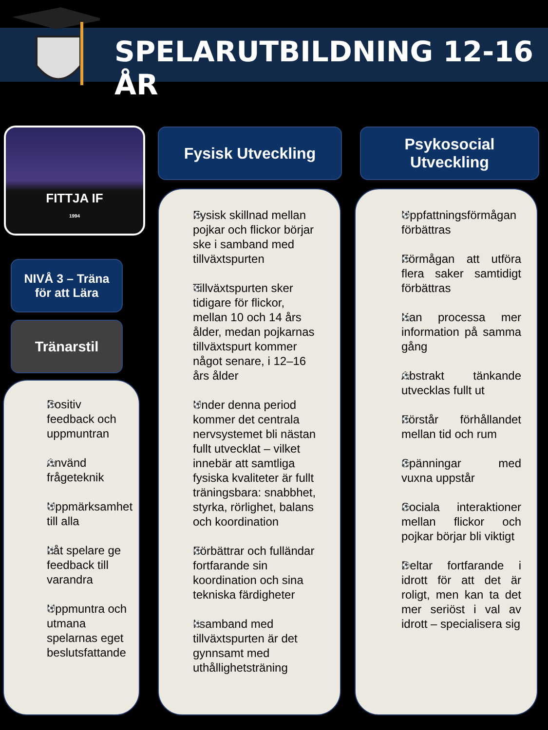SPELARUTBILDNING 12-16 ÅR
FITTJA IF
1994
NIVÅ 3 – Träna
för att Lära
Tränarstil
Fysisk Utveckling
Psykosocial
Utveckling
Positiv feedback och uppmuntran
Använd frågeteknik
Uppmärksamhet till alla
Låt spelare ge feedback till varandra
Uppmuntra och utmana spelarnas eget beslutsfattande
Fysisk skillnad mellan pojkar och flickor börjar ske i samband med tillväxtspurten
Tillväxtspurten sker tidigare för flickor, mellan 10 och 14 års ålder, medan pojkarnas tillväxtspurt kommer något senare, i 12–16 års ålder
Under denna period kommer det centrala nervsystemet bli nästan fullt utvecklat – vilket innebär att samtliga fysiska kvaliteter är fullt träningsbara: snabbhet, styrka, rörlighet, balans och koordination
Förbättrar och fulländar fortfarande sin koordination och sina tekniska färdigheter
I samband med tillväxtspurten är det gynnsamt med uthållighetsträning
Uppfattningsförmågan förbättras
Förmågan att utföra flera saker samtidigt förbättras
Kan processa mer information på samma gång
Abstrakt tänkande utvecklas fullt ut
Förstår förhållandet mellan tid och rum
Spänningar med vuxna uppstår
Sociala interaktioner mellan flickor och pojkar börjar bli viktigt
Deltar fortfarande i idrott för att det är roligt, men kan ta det mer seriöst i val av idrott – specialisera sig